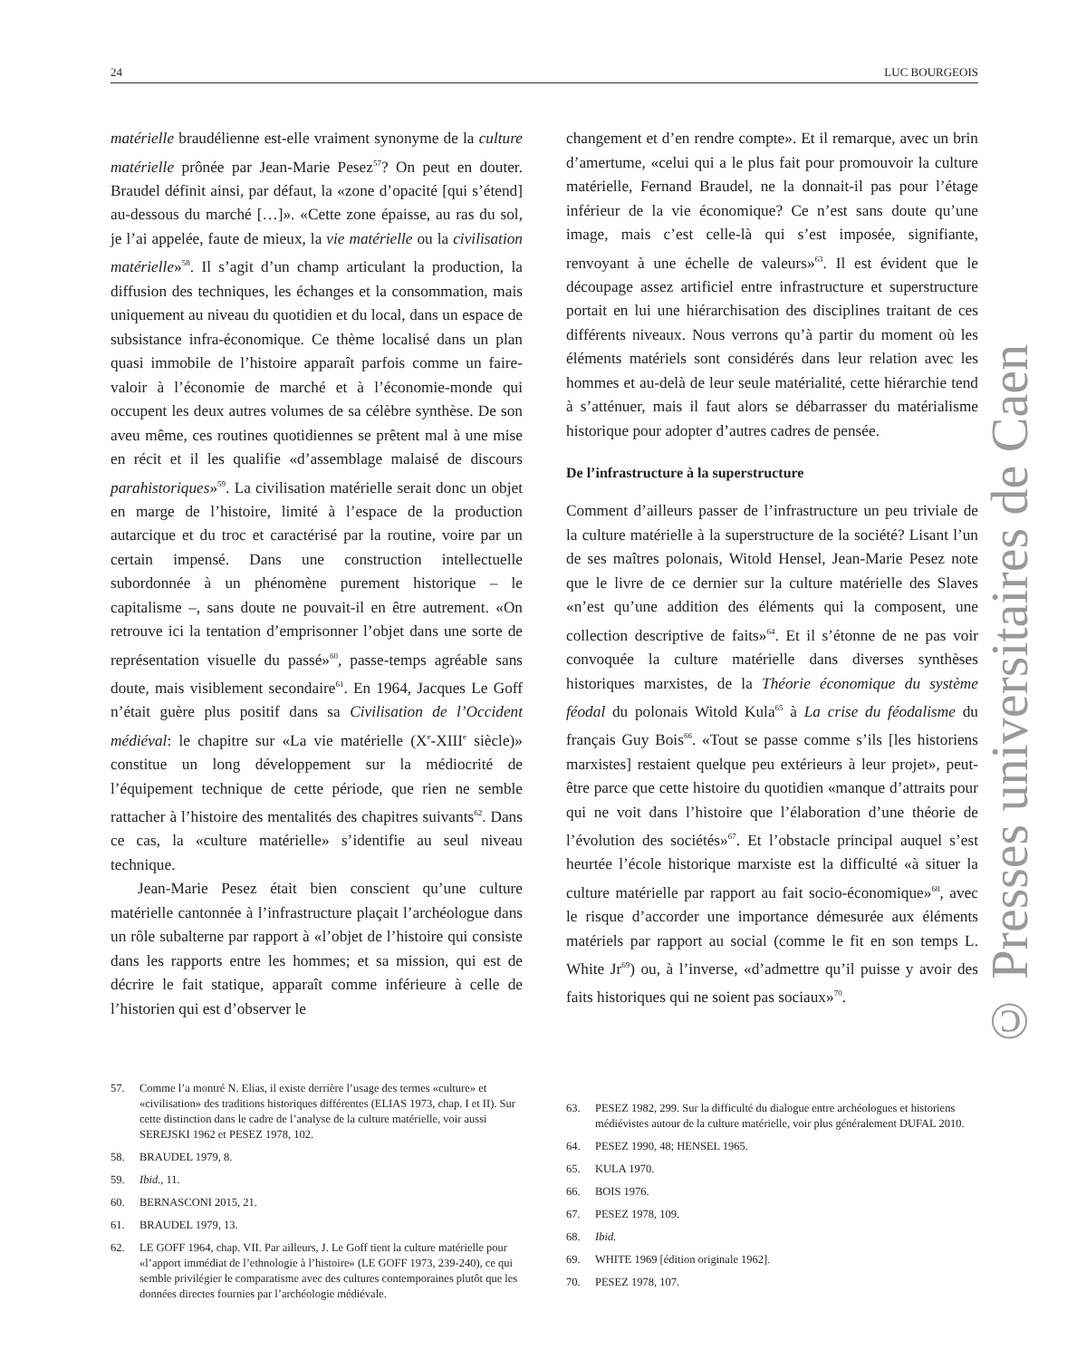24 LUC BOURGEOIS
matérielle braudélienne est-elle vraiment synonyme de la culture matérielle prônée par Jean-Marie Pesez<sup>57</sup>? On peut en douter. Braudel définit ainsi, par défaut, la «zone d’opacité [qui s’étend] au-dessous du marché […]». «Cette zone épaisse, au ras du sol, je l’ai appelée, faute de mieux, la vie matérielle ou la civilisation matérielle»<sup>58</sup>. Il s’agit d’un champ articulant la production, la diffusion des techniques, les échanges et la consommation, mais uniquement au niveau du quotidien et du local, dans un espace de subsistance infra-économique. Ce thème localisé dans un plan quasi immobile de l’histoire apparaît parfois comme un faire-valoir à l’économie de marché et à l’économie-monde qui occupent les deux autres volumes de sa célèbre synthèse. De son aveu même, ces routines quotidiennes se prêtent mal à une mise en récit et il les qualifie «d’assemblage malaisé de discours parahistoriques»<sup>59</sup>. La civilisation matérielle serait donc un objet en marge de l’histoire, limité à l’espace de la production autarcique et du troc et caractérisé par la routine, voire par un certain impensé. Dans une construction intellectuelle subordonnée à un phénomène purement historique – le capitalisme –, sans doute ne pouvait-il en être autrement. «On retrouve ici la tentation d’emprisonner l’objet dans une sorte de représentation visuelle du passé»<sup>60</sup>, passe-temps agréable sans doute, mais visiblement secondaire<sup>61</sup>. En 1964, Jacques Le Goff n’était guère plus positif dans sa Civilisation de l’Occident médiéval: le chapitre sur «La vie matérielle (X<sup>e</sup>-XIII<sup>e</sup> siècle)» constitue un long développement sur la médiocrité de l’équipement technique de cette période, que rien ne semble rattacher à l’histoire des mentalités des chapitres suivants<sup>62</sup>. Dans ce cas, la «culture matérielle» s’identifie au seul niveau technique.
Jean-Marie Pesez était bien conscient qu’une culture matérielle cantonnée à l’infrastructure plaçait l’archéologue dans un rôle subalterne par rapport à «l’objet de l’histoire qui consiste dans les rapports entre les hommes; et sa mission, qui est de décrire le fait statique, apparaît comme inférieure à celle de l’historien qui est d’observer le
57. Comme l’a montré N. Elias, il existe derrière l’usage des termes «culture» et «civilisation» des traditions historiques différentes (ELIAS 1973, chap. I et II). Sur cette distinction dans le cadre de l’analyse de la culture matérielle, voir aussi SEREJSKI 1962 et PESEZ 1978, 102.
58. BRAUDEL 1979, 8.
59. Ibid., 11.
60. BERNASCONI 2015, 21.
61. BRAUDEL 1979, 13.
62. LE GOFF 1964, chap. VII. Par ailleurs, J. Le Goff tient la culture matérielle pour «l’apport immédiat de l’ethnologie à l’histoire» (LE GOFF 1973, 239-240), ce qui semble privilégier le comparatisme avec des cultures contemporaines plutôt que les données directes fournies par l’archéologie médiévale.
changement et d’en rendre compte». Et il remarque, avec un brin d’amertume, «celui qui a le plus fait pour promouvoir la culture matérielle, Fernand Braudel, ne la donnait-il pas pour l’étage inférieur de la vie économique? Ce n’est sans doute qu’une image, mais c’est celle-là qui s’est imposée, signifiante, renvoyant à une échelle de valeurs»<sup>63</sup>. Il est évident que le découpage assez artificiel entre infrastructure et superstructure portait en lui une hiérarchisation des disciplines traitant de ces différents niveaux. Nous verrons qu’à partir du moment où les éléments matériels sont considérés dans leur relation avec les hommes et au-delà de leur seule matérialité, cette hiérarchie tend à s’atténuer, mais il faut alors se débarrasser du matérialisme historique pour adopter d’autres cadres de pensée.
De l’infrastructure à la superstructure
Comment d’ailleurs passer de l’infrastructure un peu triviale de la culture matérielle à la superstructure de la société? Lisant l’un de ses maîtres polonais, Witold Hensel, Jean-Marie Pesez note que le livre de ce dernier sur la culture matérielle des Slaves «n’est qu’une addition des éléments qui la composent, une collection descriptive de faits»<sup>64</sup>. Et il s’étonne de ne pas voir convoquée la culture matérielle dans diverses synthèses historiques marxistes, de la Théorie économique du système féodal du polonais Witold Kula<sup>65</sup> à La crise du féodalisme du français Guy Bois<sup>66</sup>. «Tout se passe comme s’ils [les historiens marxistes] restaient quelque peu extérieurs à leur projet», peut-être parce que cette histoire du quotidien «manque d’attraits pour qui ne voit dans l’histoire que l’élaboration d’une théorie de l’évolution des sociétés»<sup>67</sup>. Et l’obstacle principal auquel s’est heurtée l’école historique marxiste est la difficulté «à situer la culture matérielle par rapport au fait socio-économique»<sup>68</sup>, avec le risque d’accorder une importance démesurée aux éléments matériels par rapport au social (comme le fit en son temps L. White Jr<sup>69</sup>) ou, à l’inverse, «d’admettre qu’il puisse y avoir des faits historiques qui ne soient pas sociaux»<sup>70</sup>.
63. PESEZ 1982, 299. Sur la difficulté du dialogue entre archéologues et historiens médiévistes autour de la culture matérielle, voir plus généralement DUFAL 2010.
64. PESEZ 1990, 48; HENSEL 1965.
65. KULA 1970.
66. BOIS 1976.
67. PESEZ 1978, 109.
68. Ibid.
69. WHITE 1969 [édition originale 1962].
70. PESEZ 1978, 107.
© Presses universitaires de Caen